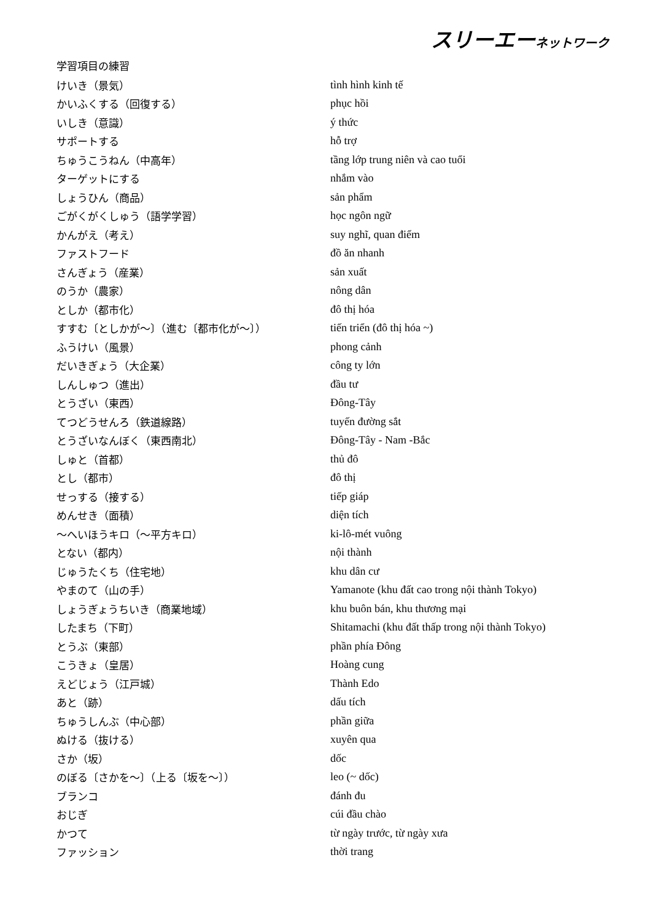スリーエーネットワーク
学習項目の練習
| けいき（景気） | tình hình kinh tế |
| かいふくする（回復する） | phục hồi |
| いしき（意識） | ý thức |
| サポートする | hỗ trợ |
| ちゅうこうねん（中高年） | tầng lớp trung niên và cao tuổi |
| ターゲットにする | nhắm vào |
| しょうひん（商品） | sản phẩm |
| ごがくがくしゅう（語学学習） | học ngôn ngữ |
| かんがえ（考え） | suy nghĩ, quan điểm |
| ファストフード | đồ ăn nhanh |
| さんぎょう（産業） | sản xuất |
| のうか（農家） | nông dân |
| としか（都市化） | đô thị hóa |
| すすむ〔としかが～〕（進む〔都市化が～〕） | tiến triển (đô thị hóa ~) |
| ふうけい（風景） | phong cảnh |
| だいきぎょう（大企業） | công ty lớn |
| しんしゅつ（進出） | đầu tư |
| とうざい（東西） | Đông-Tây |
| てつどうせんろ（鉄道線路） | tuyến đường sắt |
| とうざいなんぼく（東西南北） | Đông-Tây - Nam -Bắc |
| しゅと（首都） | thủ đô |
| とし（都市） | đô thị |
| せっする（接する） | tiếp giáp |
| めんせき（面積） | diện tích |
| ～へいほうキロ（～平方キロ） | ki-lô-mét vuông |
| とない（都内） | nội thành |
| じゅうたくち（住宅地） | khu dân cư |
| やまのて（山の手） | Yamanote (khu đất cao trong nội thành Tokyo) |
| しょうぎょうちいき（商業地域） | khu buôn bán, khu thương mại |
| したまち（下町） | Shitamachi (khu đất thấp trong nội thành Tokyo) |
| とうぶ（東部） | phần phía Đông |
| こうきょ（皇居） | Hoàng cung |
| えどじょう（江戸城） | Thành Edo |
| あと（跡） | dấu tích |
| ちゅうしんぶ（中心部） | phần giữa |
| ぬける（抜ける） | xuyên qua |
| さか（坂） | dốc |
| のぼる〔さかを～〕（上る〔坂を～〕） | leo (~ dốc) |
| ブランコ | đánh đu |
| おじぎ | cúi đầu chào |
| かつて | từ ngày trước, từ ngày xưa |
| ファッション | thời trang |